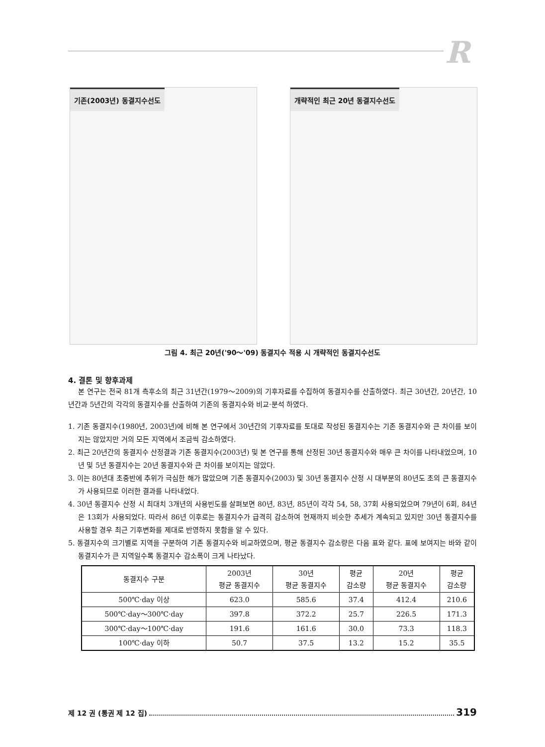R
기존(2003년) 동결지수선도 개략적인 최근 20년 동결지수선도
그림 4. 최근 20년('90～'09) 동결지수 적용 시 개략적인 동결지수선도
4. 결론 및 향후과제
본 연구는 전국 81개 측후소의 최근 31년간(1979～2009)의 기후자료를 수집하여 동결지수를 산출하였다. 최근 30년간, 20년간, 10년간과 5년간의 각각의 동결지수를 산출하여 기존의 동결지수와 비교·분석 하였다.
1. 기존 동결지수(1980년, 2003년)에 비해 본 연구에서 30년간의 기후자료를 토대로 작성된 동결지수는 기존 동결지수와 큰 차이를 보이지는 않았지만 거의 모든 지역에서 조금씩 감소하였다.
2. 최근 20년간의 동결지수 산정결과 기존 동결지수(2003년) 및 본 연구를 통해 산정된 30년 동결지수와 매우 큰 차이를 나타내었으며, 10년 및 5년 동결지수는 20년 동결지수와 큰 차이를 보이지는 않았다.
3. 이는 80년대 초중반에 추위가 극심한 해가 많았으며 기존 동결지수(2003) 및 30년 동결지수 산정 시 대부분의 80년도 초의 큰 동결지수가 사용되므로 이러한 결과를 나타내었다.
4. 30년 동결지수 산정 시 최대치 3개년의 사용빈도를 살펴보면 80년, 83년, 85년이 각각 54, 58, 37회 사용되었으며 79년이 6회, 84년은 13회가 사용되었다. 따라서 86년 이후로는 동결지수가 급격히 감소하여 현재까지 비슷한 추세가 계속되고 있지만 30년 동결지수를 사용할 경우 최근 기후변화를 제대로 반영하지 못함을 알 수 있다.
5. 동결지수의 크기별로 지역을 구분하여 기존 동결지수와 비교하였으며, 평균 동결지수 감소량은 다음 표와 같다. 표에 보여지는 바와 같이 동결지수가 큰 지역일수록 동결지수 감소폭이 크게 나타났다.
| 동결지수 구분 | 2003년 평균 동결지수 | 30년 평균 동결지수 | 평균 감소량 | 20년 평균 동결지수 | 평균 감소량 |
| --- | --- | --- | --- | --- | --- |
| 500℃·day 이상 | 623.0 | 585.6 | 37.4 | 412.4 | 210.6 |
| 500℃·day～300℃·day | 397.8 | 372.2 | 25.7 | 226.5 | 171.3 |
| 300℃·day～100℃·day | 191.6 | 161.6 | 30.0 | 73.3 | 118.3 |
| 100℃·day 이하 | 50.7 | 37.5 | 13.2 | 15.2 | 35.5 |
제 12 권 (통권 제 12 집) 319